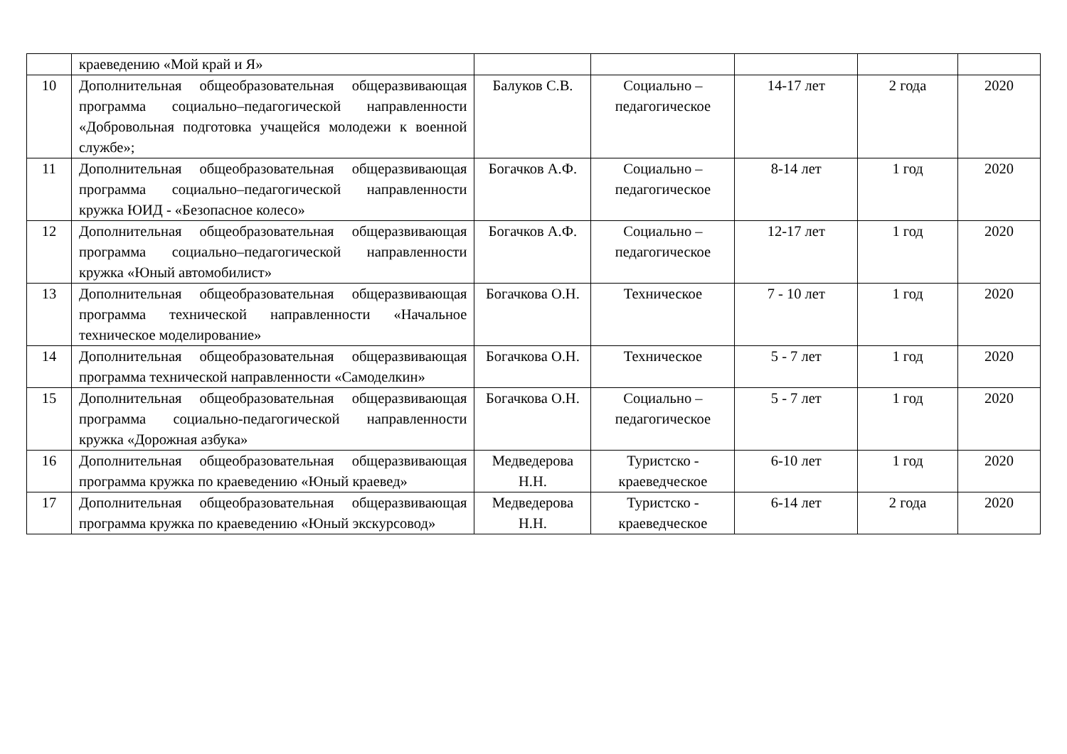| | краеведению «Мой край и Я» | | | | | |
| 10 | Дополнительная общеобразовательная общеразвивающая программа социально–педагогической направленности «Добровольная подготовка учащейся молодежи к военной службе»; | Балуков С.В. | Социально – педагогическое | 14-17 лет | 2 года | 2020 |
| 11 | Дополнительная общеобразовательная общеразвивающая программа социально–педагогической направленности кружка ЮИД - «Безопасное колесо» | Богачков А.Ф. | Социально – педагогическое | 8-14 лет | 1 год | 2020 |
| 12 | Дополнительная общеобразовательная общеразвивающая программа социально–педагогической направленности кружка «Юный автомобилист» | Богачков А.Ф. | Социально – педагогическое | 12-17 лет | 1 год | 2020 |
| 13 | Дополнительная общеобразовательная общеразвивающая программа технической направленности «Начальное техническое моделирование» | Богачкова О.Н. | Техническое | 7 - 10 лет | 1 год | 2020 |
| 14 | Дополнительная общеобразовательная общеразвивающая программа технической направленности «Самоделкин» | Богачкова О.Н. | Техническое | 5 - 7 лет | 1 год | 2020 |
| 15 | Дополнительная общеобразовательная общеразвивающая программа социально-педагогической направленности кружка «Дорожная азбука» | Богачкова О.Н. | Социально – педагогическое | 5 - 7 лет | 1 год | 2020 |
| 16 | Дополнительная общеобразовательная общеразвивающая программа кружка по краеведению «Юный краевед» | Медведерова Н.Н. | Туристско - краеведческое | 6-10 лет | 1 год | 2020 |
| 17 | Дополнительная общеобразовательная общеразвивающая программа кружка по краеведению «Юный экскурсовод» | Медведерова Н.Н. | Туристско - краеведческое | 6-14 лет | 2 года | 2020 |